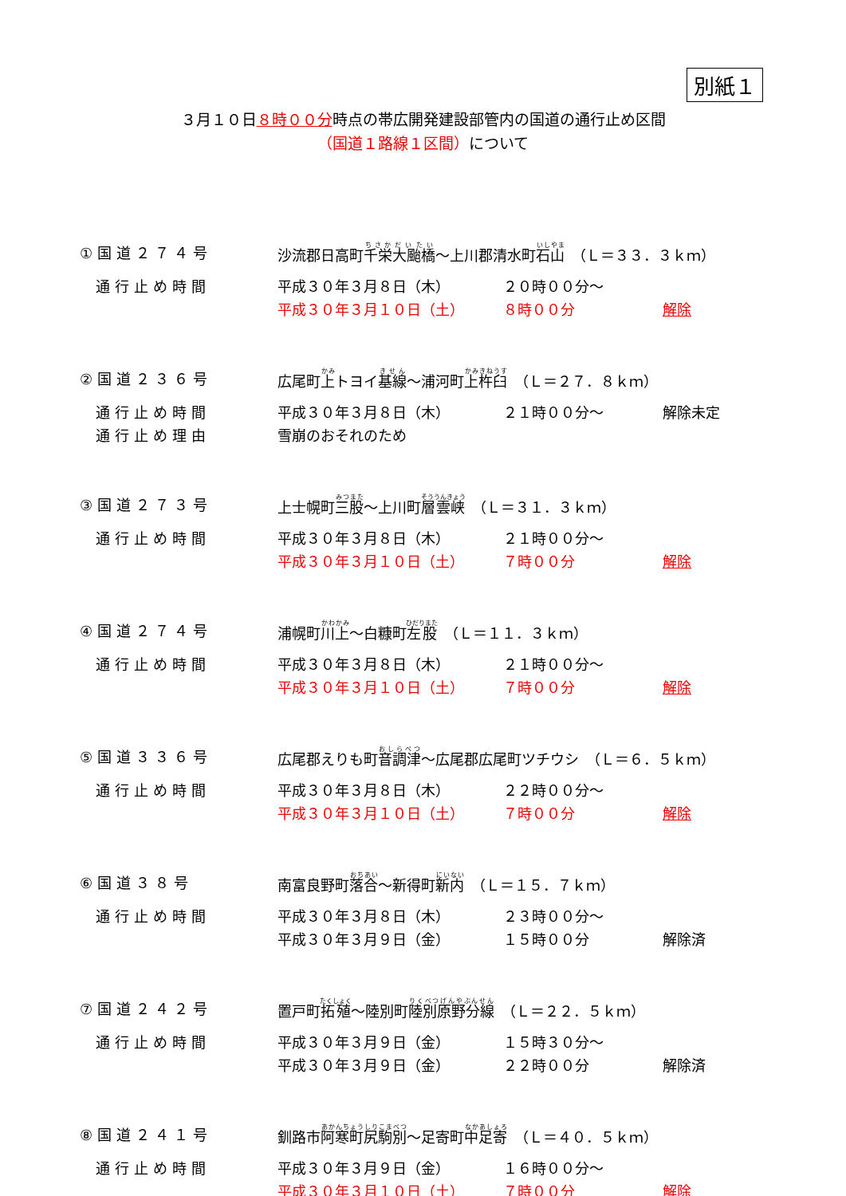別紙１
３月１０日８時００分時点の帯広開発建設部管内の国道の通行止め区間
（国道１路線１区間）について
①国道２７４号 沙流郡日高町千栄大颱橋～上川郡清水町石山　（Ｌ＝３３．３ｋｍ）
通行止め時間 平成３０年３月８日（木） ２０時００分～
平成３０年３月１０日（土） ８時００分 解除
②国道２３６号 広尾町上トヨイ基線～浦河町上杵臼　（Ｌ＝２７．８ｋｍ）
通行止め時間 平成３０年３月８日（木） ２１時００分～ 解除未定
通行止め理由 雪崩のおそれのため
③国道２７３号 上士幌町三股～上川町層雲峡　（Ｌ＝３１．３ｋｍ）
通行止め時間 平成３０年３月８日（木） ２１時００分～
平成３０年３月１０日（土） ７時００分 解除
④国道２７４号 浦幌町川上～白糠町左股　（Ｌ＝１１．３ｋｍ）
通行止め時間 平成３０年３月８日（木） ２１時００分～
平成３０年３月１０日（土） ７時００分 解除
⑤国道３３６号 広尾郡えりも町音調津～広尾郡広尾町ツチウシ　（Ｌ＝６．５ｋｍ）
通行止め時間 平成３０年３月８日（木） ２２時００分～
平成３０年３月１０日（土） ７時００分 解除
⑥国道３８号 南富良野町落合～新得町新内　（Ｌ＝１５．７ｋｍ）
通行止め時間 平成３０年３月８日（木） ２３時００分～
平成３０年３月９日（金） １５時００分 解除済
⑦国道２４２号 置戸町拓殖～陸別町陸別原野分線　（Ｌ＝２２．５ｋｍ）
通行止め時間 平成３０年３月９日（金） １５時３０分～
平成３０年３月９日（金） ２２時００分 解除済
⑧国道２４１号 釧路市阿寒町尻駒別～足寄町中足寄　（Ｌ＝４０．５ｋｍ）
通行止め時間 平成３０年３月９日（金） １６時００分～
平成３０年３月１０日（土） ７時００分 解除